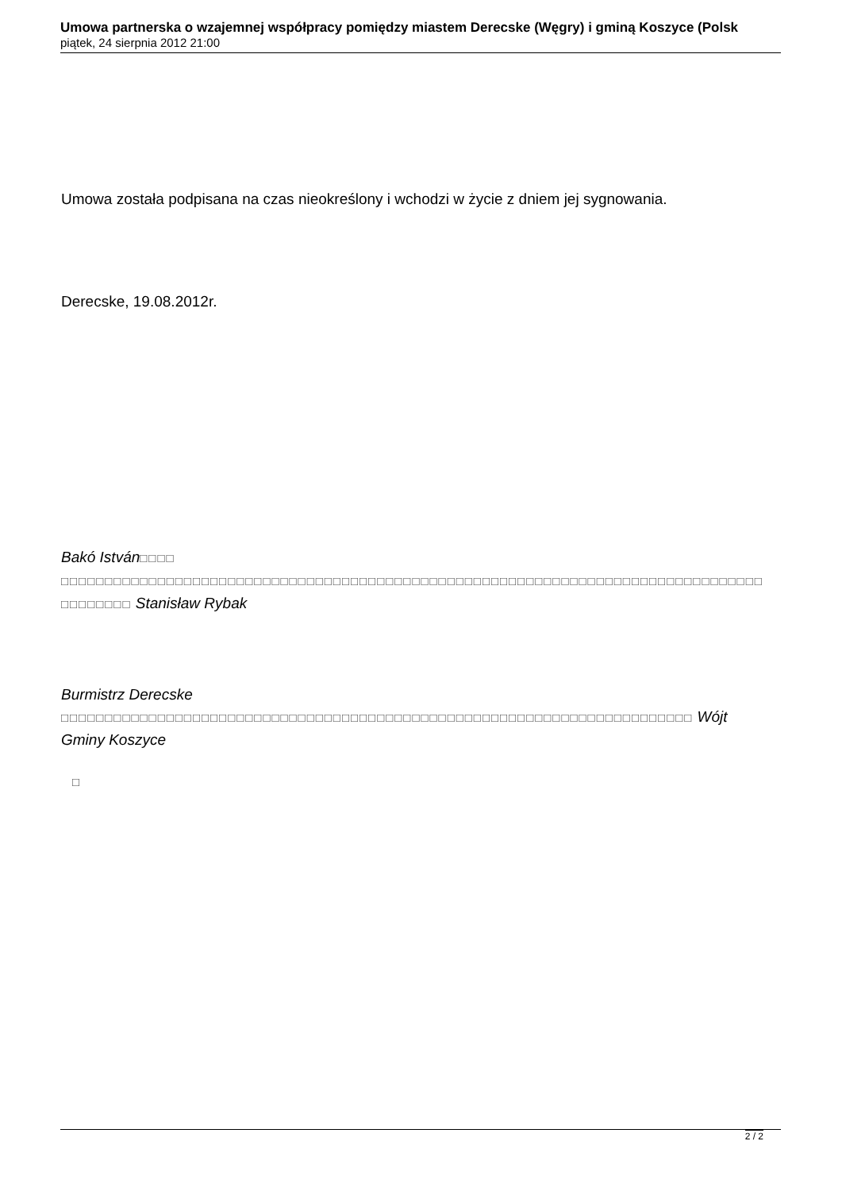Umowa partnerska o wzajemnej współpracy pomiędzy miastem Derecske (Węgry) i gminą Koszyce (Polsk
piątek, 24 sierpnia 2012 21:00
Umowa została podpisana na czas nieokreślony i wchodzi w życie z dniem jej sygnowania.
Derecske, 19.08.2012r.
Bakó István□□□□
□□□□□□□□□□□□□□□□□□□□□□□□□□□□□□□□□□□□□□□□□□□□□□□□□□□□□□□□□□□□□□□□□□□□□□□□□□□□□□□□
□□□□□□□□ Stanisław Rybak
Burmistrz Derecske
□□□□□□□□□□□□□□□□□□□□□□□□□□□□□□□□□□□□□□□□□□□□□□□□□□□□□□□□□□□□□□□□□□□□□□□□ Wójt
Gminy Koszyce
□
2 / 2